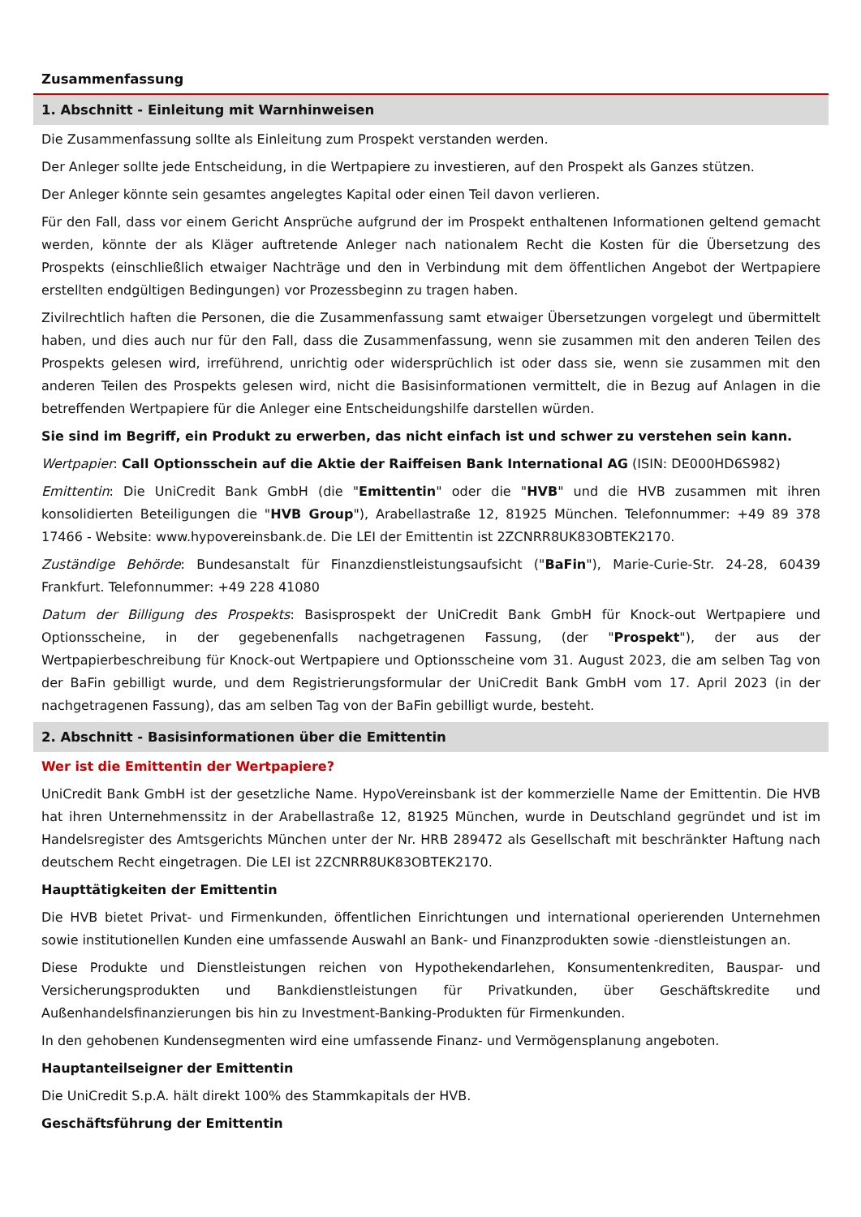Zusammenfassung
1. Abschnitt - Einleitung mit Warnhinweisen
Die Zusammenfassung sollte als Einleitung zum Prospekt verstanden werden.
Der Anleger sollte jede Entscheidung, in die Wertpapiere zu investieren, auf den Prospekt als Ganzes stützen.
Der Anleger könnte sein gesamtes angelegtes Kapital oder einen Teil davon verlieren.
Für den Fall, dass vor einem Gericht Ansprüche aufgrund der im Prospekt enthaltenen Informationen geltend gemacht werden, könnte der als Kläger auftretende Anleger nach nationalem Recht die Kosten für die Übersetzung des Prospekts (einschließlich etwaiger Nachträge und den in Verbindung mit dem öffentlichen Angebot der Wertpapiere erstellten endgültigen Bedingungen) vor Prozessbeginn zu tragen haben.
Zivilrechtlich haften die Personen, die die Zusammenfassung samt etwaiger Übersetzungen vorgelegt und übermittelt haben, und dies auch nur für den Fall, dass die Zusammenfassung, wenn sie zusammen mit den anderen Teilen des Prospekts gelesen wird, irreführend, unrichtig oder widersprüchlich ist oder dass sie, wenn sie zusammen mit den anderen Teilen des Prospekts gelesen wird, nicht die Basisinformationen vermittelt, die in Bezug auf Anlagen in die betreffenden Wertpapiere für die Anleger eine Entscheidungshilfe darstellen würden.
Sie sind im Begriff, ein Produkt zu erwerben, das nicht einfach ist und schwer zu verstehen sein kann.
Wertpapier: Call Optionsschein auf die Aktie der Raiffeisen Bank International AG (ISIN: DE000HD6S982)
Emittentin: Die UniCredit Bank GmbH (die "Emittentin" oder die "HVB" und die HVB zusammen mit ihren konsolidierten Beteiligungen die "HVB Group"), Arabellastraße 12, 81925 München. Telefonnummer: +49 89 378 17466 - Website: www.hypovereinsbank.de. Die LEI der Emittentin ist 2ZCNRR8UK83OBTEK2170.
Zuständige Behörde: Bundesanstalt für Finanzdienstleistungsaufsicht ("BaFin"), Marie-Curie-Str. 24-28, 60439 Frankfurt. Telefonnummer: +49 228 41080
Datum der Billigung des Prospekts: Basisprospekt der UniCredit Bank GmbH für Knock-out Wertpapiere und Optionsscheine, in der gegebenenfalls nachgetragenen Fassung, (der "Prospekt"), der aus der Wertpapierbeschreibung für Knock-out Wertpapiere und Optionsscheine vom 31. August 2023, die am selben Tag von der BaFin gebilligt wurde, und dem Registrierungsformular der UniCredit Bank GmbH vom 17. April 2023 (in der nachgetragenen Fassung), das am selben Tag von der BaFin gebilligt wurde, besteht.
2. Abschnitt - Basisinformationen über die Emittentin
Wer ist die Emittentin der Wertpapiere?
UniCredit Bank GmbH ist der gesetzliche Name. HypoVereinsbank ist der kommerzielle Name der Emittentin. Die HVB hat ihren Unternehmenssitz in der Arabellastraße 12, 81925 München, wurde in Deutschland gegründet und ist im Handelsregister des Amtsgerichts München unter der Nr. HRB 289472 als Gesellschaft mit beschränkter Haftung nach deutschem Recht eingetragen. Die LEI ist 2ZCNRR8UK83OBTEK2170.
Haupttätigkeiten der Emittentin
Die HVB bietet Privat- und Firmenkunden, öffentlichen Einrichtungen und international operierenden Unternehmen sowie institutionellen Kunden eine umfassende Auswahl an Bank- und Finanzprodukten sowie -dienstleistungen an.
Diese Produkte und Dienstleistungen reichen von Hypothekendarlehen, Konsumentenkrediten, Bauspar- und Versicherungsprodukten und Bankdienstleistungen für Privatkunden, über Geschäftskredite und Außenhandelsfinanzierungen bis hin zu Investment-Banking-Produkten für Firmenkunden.
In den gehobenen Kundensegmenten wird eine umfassende Finanz- und Vermögensplanung angeboten.
Hauptanteilseigner der Emittentin
Die UniCredit S.p.A. hält direkt 100% des Stammkapitals der HVB.
Geschäftsführung der Emittentin